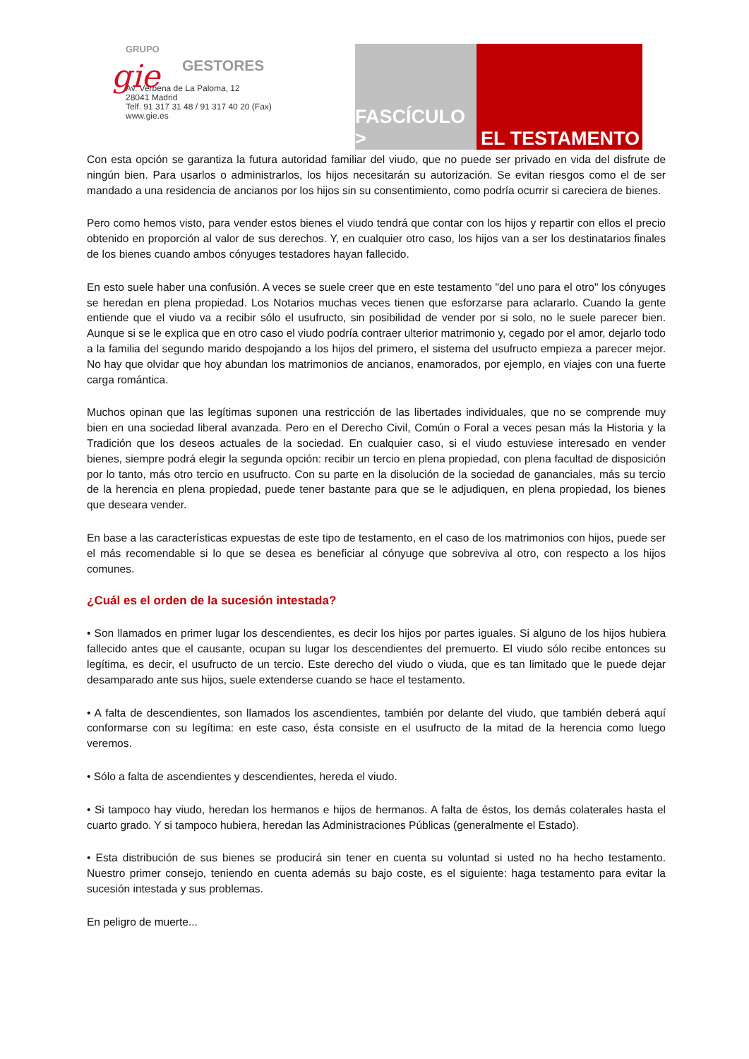GRUPO
gie
GESTORES
Av. Verbena de La Paloma, 12
28041 Madrid
Telf. 91 317 31 48 / 91 317 40 20 (Fax)
www.gie.es
FASCÍCULO >
EL TESTAMENTO
Con esta opción se garantiza la futura autoridad familiar del viudo, que no puede ser privado en vida del disfrute de ningún bien. Para usarlos o administrarlos, los hijos necesitarán su autorización. Se evitan riesgos como el de ser mandado a una residencia de ancianos por los hijos sin su consentimiento, como podría ocurrir si careciera de bienes.
Pero como hemos visto, para vender estos bienes el viudo tendrá que contar con los hijos y repartir con ellos el precio obtenido en proporción al valor de sus derechos. Y, en cualquier otro caso, los hijos van a ser los destinatarios finales de los bienes cuando ambos cónyuges testadores hayan fallecido.
En esto suele haber una confusión. A veces se suele creer que en este testamento "del uno para el otro" los cónyuges se heredan en plena propiedad. Los Notarios muchas veces tienen que esforzarse para aclararlo. Cuando la gente entiende que el viudo va a recibir sólo el usufructo, sin posibilidad de vender por si solo, no le suele parecer bien. Aunque si se le explica que en otro caso el viudo podría contraer ulterior matrimonio y, cegado por el amor, dejarlo todo a la familia del segundo marido despojando a los hijos del primero, el sistema del usufructo empieza a parecer mejor. No hay que olvidar que hoy abundan los matrimonios de ancianos, enamorados, por ejemplo, en viajes con una fuerte carga romántica.
Muchos opinan que las legítimas suponen una restricción de las libertades individuales, que no se comprende muy bien en una sociedad liberal avanzada. Pero en el Derecho Civil, Común o Foral a veces pesan más la Historia y la Tradición que los deseos actuales de la sociedad. En cualquier caso, si el viudo estuviese interesado en vender bienes, siempre podrá elegir la segunda opción: recibir un tercio en plena propiedad, con plena facultad de disposición por lo tanto, más otro tercio en usufructo. Con su parte en la disolución de la sociedad de gananciales, más su tercio de la herencia en plena propiedad, puede tener bastante para que se le adjudiquen, en plena propiedad, los bienes que deseara vender.
En base a las características expuestas de este tipo de testamento, en el caso de los matrimonios con hijos, puede ser el más recomendable si lo que se desea es beneficiar al cónyuge que sobreviva al otro, con respecto a los hijos comunes.
¿Cuál es el orden de la sucesión intestada?
• Son llamados en primer lugar los descendientes, es decir los hijos por partes iguales. Si alguno de los hijos hubiera fallecido antes que el causante, ocupan su lugar los descendientes del premuerto. El viudo sólo recibe entonces su legítima, es decir, el usufructo de un tercio. Este derecho del viudo o viuda, que es tan limitado que le puede dejar desamparado ante sus hijos, suele extenderse cuando se hace el testamento.
• A falta de descendientes, son llamados los ascendientes, también por delante del viudo, que también deberá aquí conformarse con su legítima: en este caso, ésta consiste en el usufructo de la mitad de la herencia como luego veremos.
• Sólo a falta de ascendientes y descendientes, hereda el viudo.
• Si tampoco hay viudo, heredan los hermanos e hijos de hermanos. A falta de éstos, los demás colaterales hasta el cuarto grado. Y si tampoco hubiera, heredan las Administraciones Públicas (generalmente el Estado).
• Esta distribución de sus bienes se producirá sin tener en cuenta su voluntad si usted no ha hecho testamento. Nuestro primer consejo, teniendo en cuenta además su bajo coste, es el siguiente: haga testamento para evitar la sucesión intestada y sus problemas.
En peligro de muerte...